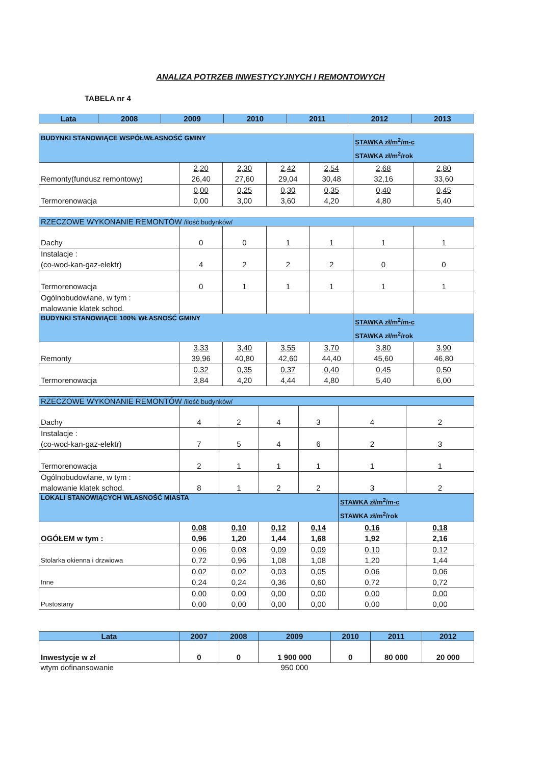ANALIZA POTRZEB INWESTYCYJNYCH I REMONTOWYCH
TABELA nr 4
| Lata | 2008 | 2009 | 2010 | 2011 | 2012 | 2013 |
| --- | --- | --- | --- | --- | --- | --- |
| BUDYNKI STANOWIĄCE WSPÓŁWŁASNOŚĆ GMINY | | | | | STAWKA zł/m<sup>2</sup>/m-c STAWKA zł/m<sup>2</sup>/rok | |
| Remonty(fundusz remontowy) | 2,20 26,40 | 2,30 27,60 | 2,42 29,04 | 2,54 30,48 | 2,68 32,16 | 2,80 33,60 |
| Termorenowacja | 0,00 0,00 | 0,25 3,00 | 0,30 3,60 | 0,35 4,20 | 0,40 4,80 | 0,45 5,40 |
| RZECZOWE WYKONANIE REMONTÓW /ilość budynków/ | | | | | | |
| Dachy | 0 | 0 | 1 | 1 | 1 | 1 |
| Instalacje : (co-wod-kan-gaz-elektr) | 4 | 2 | 2 | 2 | 0 | 0 |
| Termorenowacja | 0 | 1 | 1 | 1 | 1 | 1 |
| Ogólnobudowlane, w tym : malowanie klatek schod. | | | | | | |
| BUDYNKI STANOWIĄCE 100% WŁASNOŚĆ GMINY | | | | | STAWKA zł/m<sup>2</sup>/m-c STAWKA zł/m<sup>2</sup>/rok | |
| Remonty | 3,33 39,96 | 3,40 40,80 | 3,55 42,60 | 3,70 44,40 | 3,80 45,60 | 3,90 46,80 |
| Termorenowacja | 0,32 3,84 | 0,35 4,20 | 0,37 4,44 | 0,40 4,80 | 0,45 5,40 | 0,50 6,00 |
| RZECZOWE WYKONANIE REMONTÓW /ilość budynków/ | | | | | | |
| Dachy | 4 | 2 | 4 | 3 | 4 | 2 |
| Instalacje : (co-wod-kan-gaz-elektr) | 7 | 5 | 4 | 6 | 2 | 3 |
| Termorenowacja | 2 | 1 | 1 | 1 | 1 | 1 |
| Ogólnobudowlane, w tym : malowanie klatek schod. | 8 | 1 | 2 | 2 | 3 | 2 |
| LOKALI STANOWIĄCYCH WŁASNOŚĆ MIASTA | | | | | STAWKA zł/m<sup>2</sup>/m-c STAWKA zł/m<sup>2</sup>/rok | |
| OGÓŁEM w tym : | 0,08 0,96 | 0,10 1,20 | 0,12 1,44 | 0,14 1,68 | 0,16 1,92 | 0,18 2,16 |
| Stolarka okienna i drzwiowa | 0,06 0,72 | 0,08 0,96 | 0,09 1,08 | 0,09 1,08 | 0,10 1,20 | 0,12 1,44 |
| Inne | 0,02 0,24 | 0,02 0,24 | 0,03 0,36 | 0,05 0,60 | 0,06 0,72 | 0,06 0,72 |
| Pustostany | 0,00 0,00 | 0,00 0,00 | 0,00 0,00 | 0,00 0,00 | 0,00 0,00 | 0,00 0,00 |
| Lata | 2007 | 2008 | 2009 | 2010 | 2011 | 2012 |
| --- | --- | --- | --- | --- | --- | --- |
| Inwestycje w zł | 0 | 0 | 1 900 000 | 0 | 80 000 | 20 000 |
| wtym dofinansowanie | | | 950 000 | | | |